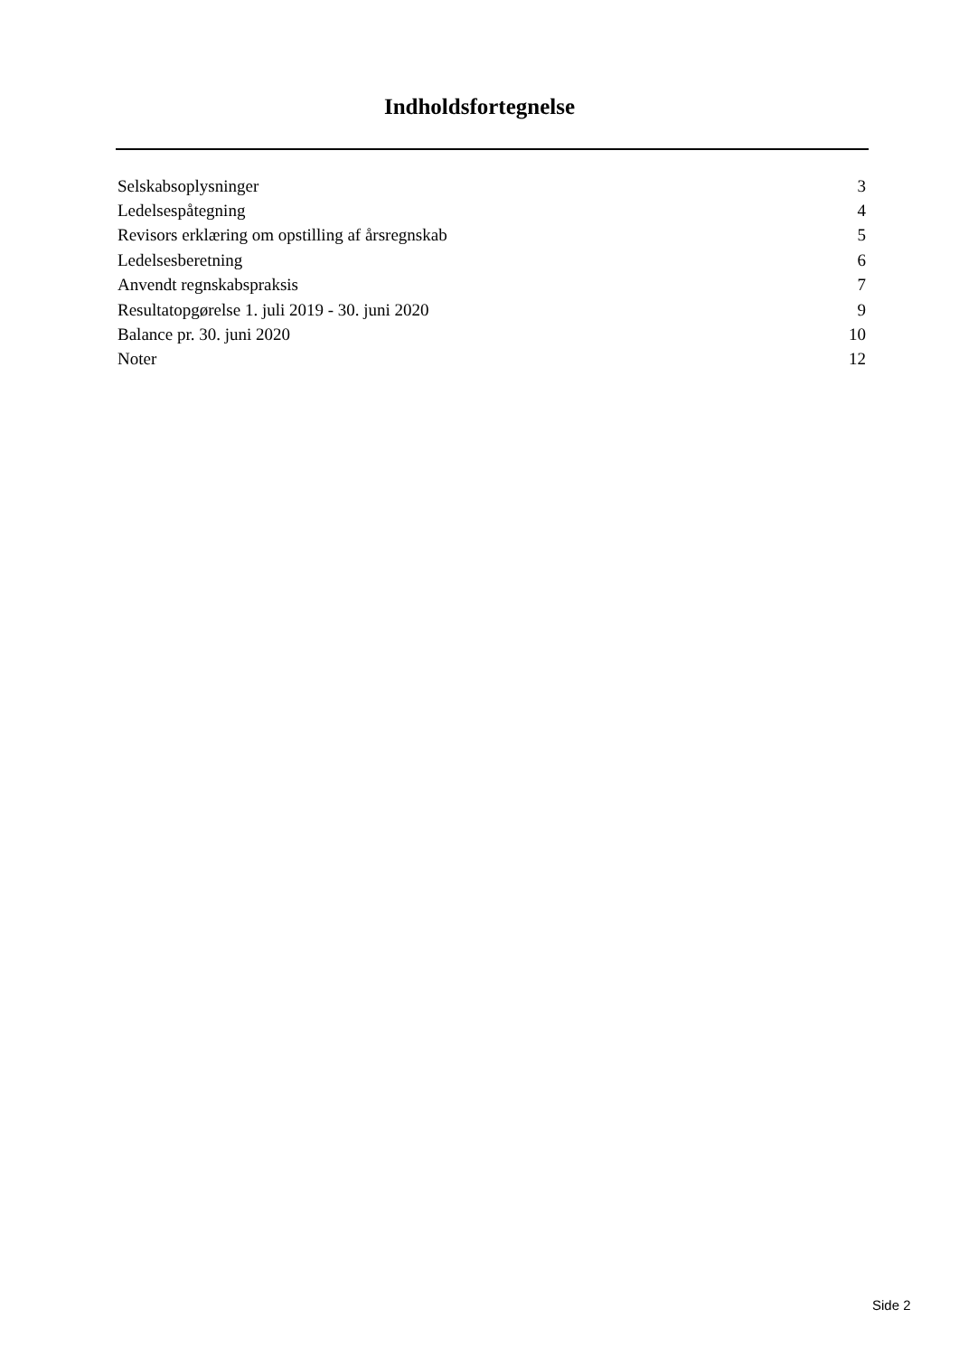Indholdsfortegnelse
| Selskabsoplysninger | 3 |
| Ledelsespåtegning | 4 |
| Revisors erklæring om opstilling af årsregnskab | 5 |
| Ledelsesberetning | 6 |
| Anvendt regnskabspraksis | 7 |
| Resultatopgørelse 1. juli 2019 - 30. juni 2020 | 9 |
| Balance pr. 30. juni 2020 | 10 |
| Noter | 12 |
Side 2